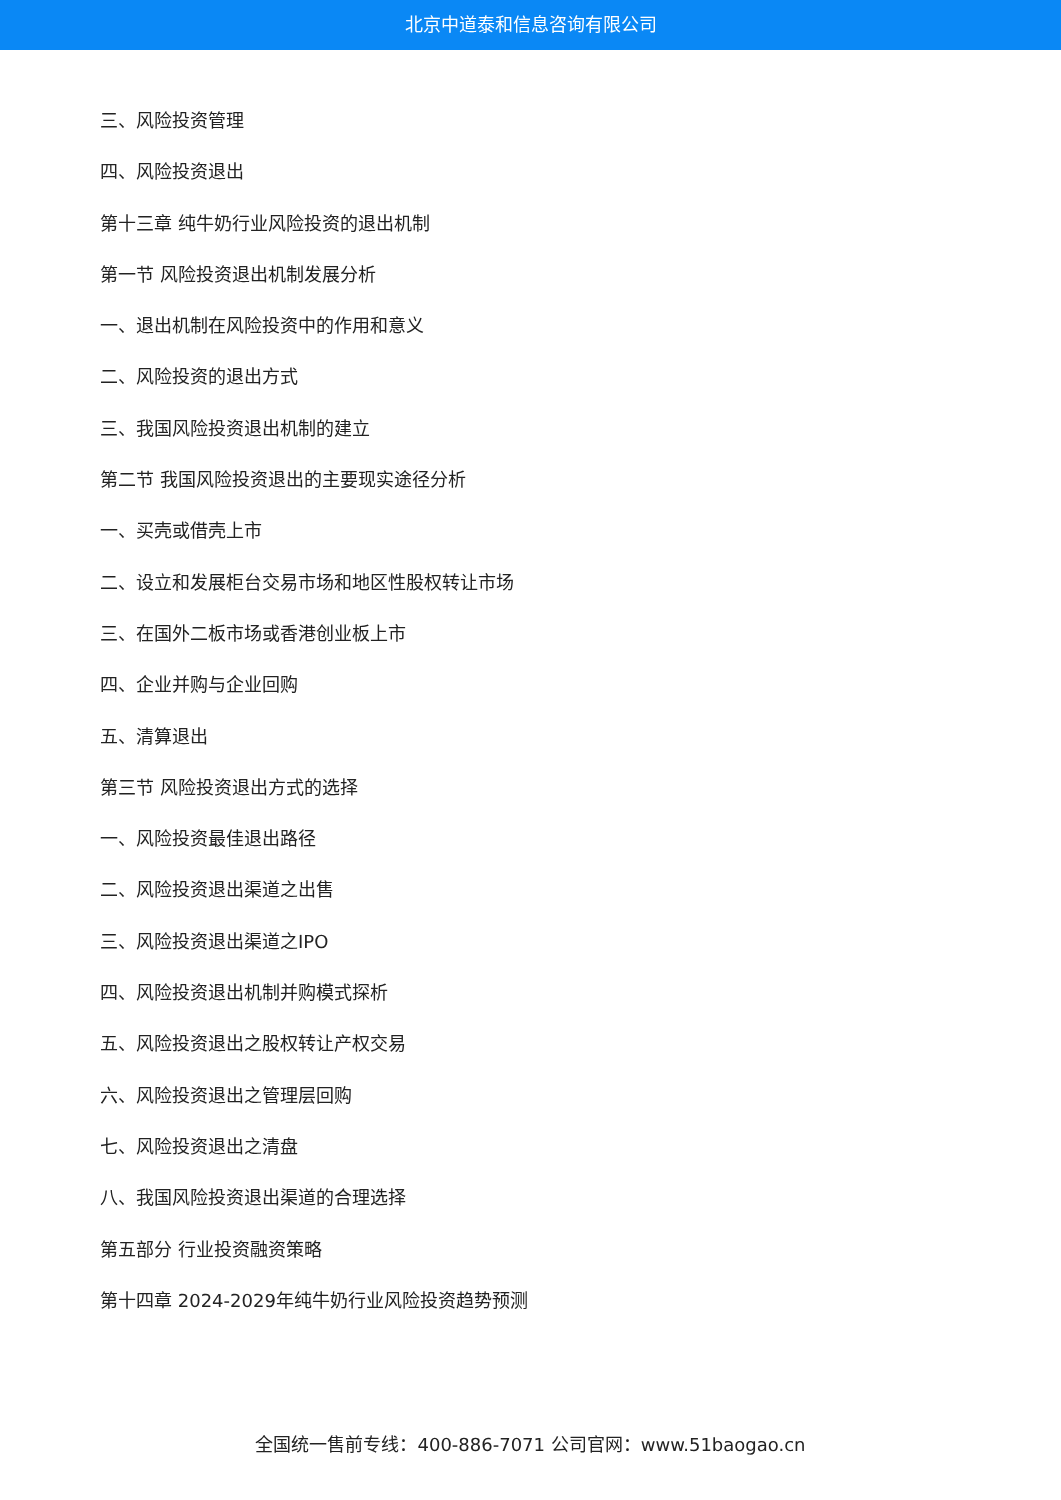北京中道泰和信息咨询有限公司
三、风险投资管理
四、风险投资退出
第十三章 纯牛奶行业风险投资的退出机制
第一节 风险投资退出机制发展分析
一、退出机制在风险投资中的作用和意义
二、风险投资的退出方式
三、我国风险投资退出机制的建立
第二节 我国风险投资退出的主要现实途径分析
一、买壳或借壳上市
二、设立和发展柜台交易市场和地区性股权转让市场
三、在国外二板市场或香港创业板上市
四、企业并购与企业回购
五、清算退出
第三节 风险投资退出方式的选择
一、风险投资最佳退出路径
二、风险投资退出渠道之出售
三、风险投资退出渠道之IPO
四、风险投资退出机制并购模式探析
五、风险投资退出之股权转让产权交易
六、风险投资退出之管理层回购
七、风险投资退出之清盘
八、我国风险投资退出渠道的合理选择
第五部分 行业投资融资策略
第十四章 2024-2029年纯牛奶行业风险投资趋势预测
全国统一售前专线：400-886-7071 公司官网：www.51baogao.cn